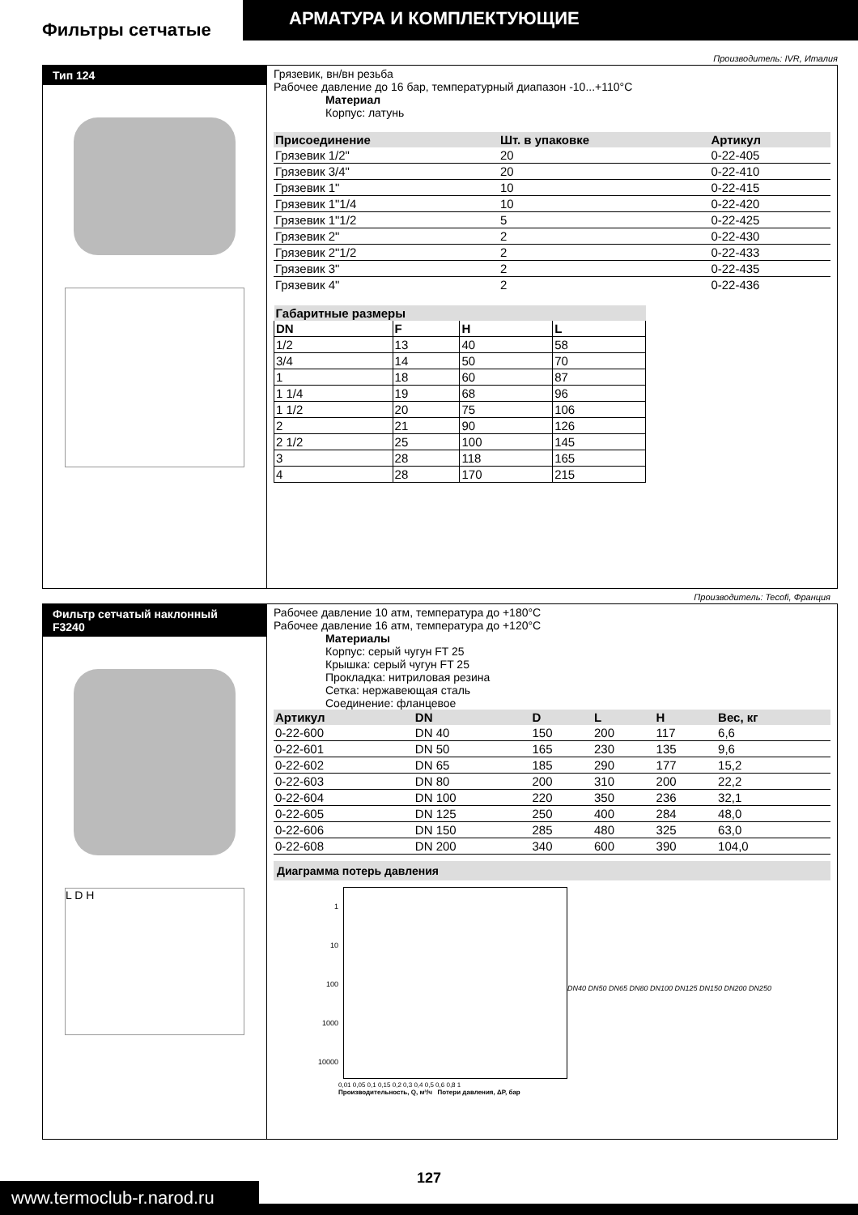АРМАТУРА И КОМПЛЕКТУЮЩИЕ
Фильтры сетчатые
Производитель: IVR, Италия
Тип 124 Грязевик, вн/вн резьба
Рабочее давление до 16 бар, температурный диапазон -10...+110°C
Материал
Корпус: латунь
| Присоединение | Шт. в упаковке | Артикул |
| --- | --- | --- |
| Грязевик 1/2" | 20 | 0-22-405 |
| Грязевик 3/4" | 20 | 0-22-410 |
| Грязевик 1" | 10 | 0-22-415 |
| Грязевик 1"1/4 | 10 | 0-22-420 |
| Грязевик 1"1/2 | 5 | 0-22-425 |
| Грязевик 2" | 2 | 0-22-430 |
| Грязевик 2"1/2 | 2 | 0-22-433 |
| Грязевик 3" | 2 | 0-22-435 |
| Грязевик 4" | 2 | 0-22-436 |
| Габаритные размеры | | | |
| --- | --- | --- | --- |
| DN | F | H | L |
| 1/2 | 13 | 40 | 58 |
| 3/4 | 14 | 50 | 70 |
| 1 | 18 | 60 | 87 |
| 1 1/4 | 19 | 68 | 96 |
| 1 1/2 | 20 | 75 | 106 |
| 2 | 21 | 90 | 126 |
| 2 1/2 | 25 | 100 | 145 |
| 3 | 28 | 118 | 165 |
| 4 | 28 | 170 | 215 |
Производитель: Tecofi, Франция
Фильтр сетчатый наклонный
F3240
L D H
Рабочее давление 10 атм, температура до +180°C
Рабочее давление 16 атм, температура до +120°C
Материалы
Корпус: серый чугун FT 25
Крышка: серый чугун FT 25
Прокладка: нитриловая резина
Сетка: нержавеющая сталь
Соединение: фланцевое
| Артикул | DN | D | L | H | Вес, кг |
| --- | --- | --- | --- | --- | --- |
| 0-22-600 | DN 40 | 150 | 200 | 117 | 6,6 |
| 0-22-601 | DN 50 | 165 | 230 | 135 | 9,6 |
| 0-22-602 | DN 65 | 185 | 290 | 177 | 15,2 |
| 0-22-603 | DN 80 | 200 | 310 | 200 | 22,2 |
| 0-22-604 | DN 100 | 220 | 350 | 236 | 32,1 |
| 0-22-605 | DN 125 | 250 | 400 | 284 | 48,0 |
| 0-22-606 | DN 150 | 285 | 480 | 325 | 63,0 |
| 0-22-608 | DN 200 | 340 | 600 | 390 | 104,0 |
Диаграмма потерь давления
1
10
100
1000
10000
DN40 DN50 DN65 DN80 DN100 DN125 DN150 DN200 DN250
0,01 0,05 0,1 0,15 0,2 0,3 0,4 0,5 0,6 0,8 1
Производительность, Q, м³/ч Потери давления, ΔP, бар
www.termoclub-r.narod.ru
127